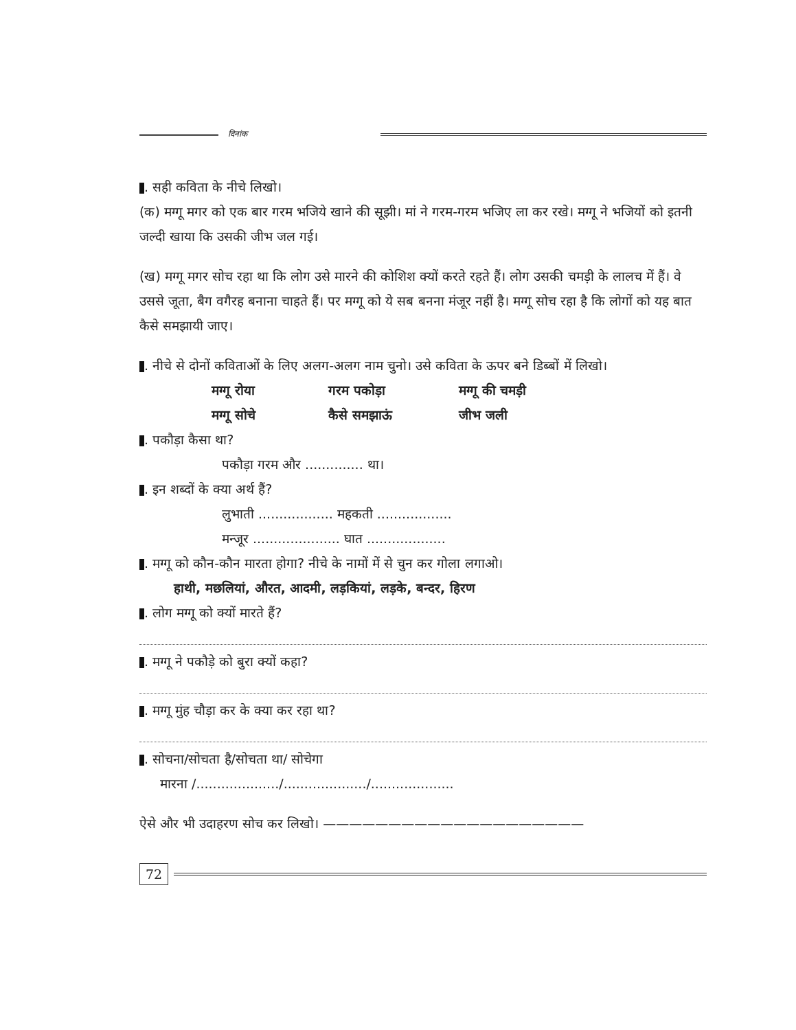दिनांक
. सही कविता के नीचे लिखो।
(क) मग्गू मगर को एक बार गरम भजिये खाने की सूझी। मां ने गरम-गरम भजिए ला कर रखे। मग्गू ने भजियों को इतनी जल्दी खाया कि उसकी जीभ जल गई।
(ख) मग्गू मगर सोच रहा था कि लोग उसे मारने की कोशिश क्यों करते रहते हैं। लोग उसकी चमड़ी के लालच में हैं। वे उससे जूता, बैग वगैरह बनाना चाहते हैं। पर मग्गू को ये सब बनना मंजूर नहीं है। मग्गू सोच रहा है कि लोगों को यह बात कैसे समझायी जाए।
. नीचे से दोनों कविताओं के लिए अलग-अलग नाम चुनो। उसे कविता के ऊपर बने डिब्बों में लिखो।
मग्गू रोया गरम पकोड़ा मग्गू की चमड़ी मग्गू सोचे कैसे समझाऊं जीभ जली
. पकौड़ा कैसा था?
पकौड़ा गरम और .............. था।
. इन शब्दों के क्या अर्थ हैं?
लुभाती .................. महकती ..................
मन्जूर ..................... घात ...................
. मग्गू को कौन-कौन मारता होगा? नीचे के नामों में से चुन कर गोला लगाओ।
हाथी, मछलियां, औरत, आदमी, लड़कियां, लड़के, बन्दर, हिरण
. लोग मग्गू को क्यों मारते हैं?
. मग्गू ने पकौड़े को बुरा क्यों कहा?
. मग्गू मुंह चौड़ा कर के क्या कर रहा था?
. सोचना/सोचता है/सोचता था/ सोचेगा
मारना /..................../..................../....................
ऐसे और भी उदाहरण सोच कर लिखो। ————————————————————
72